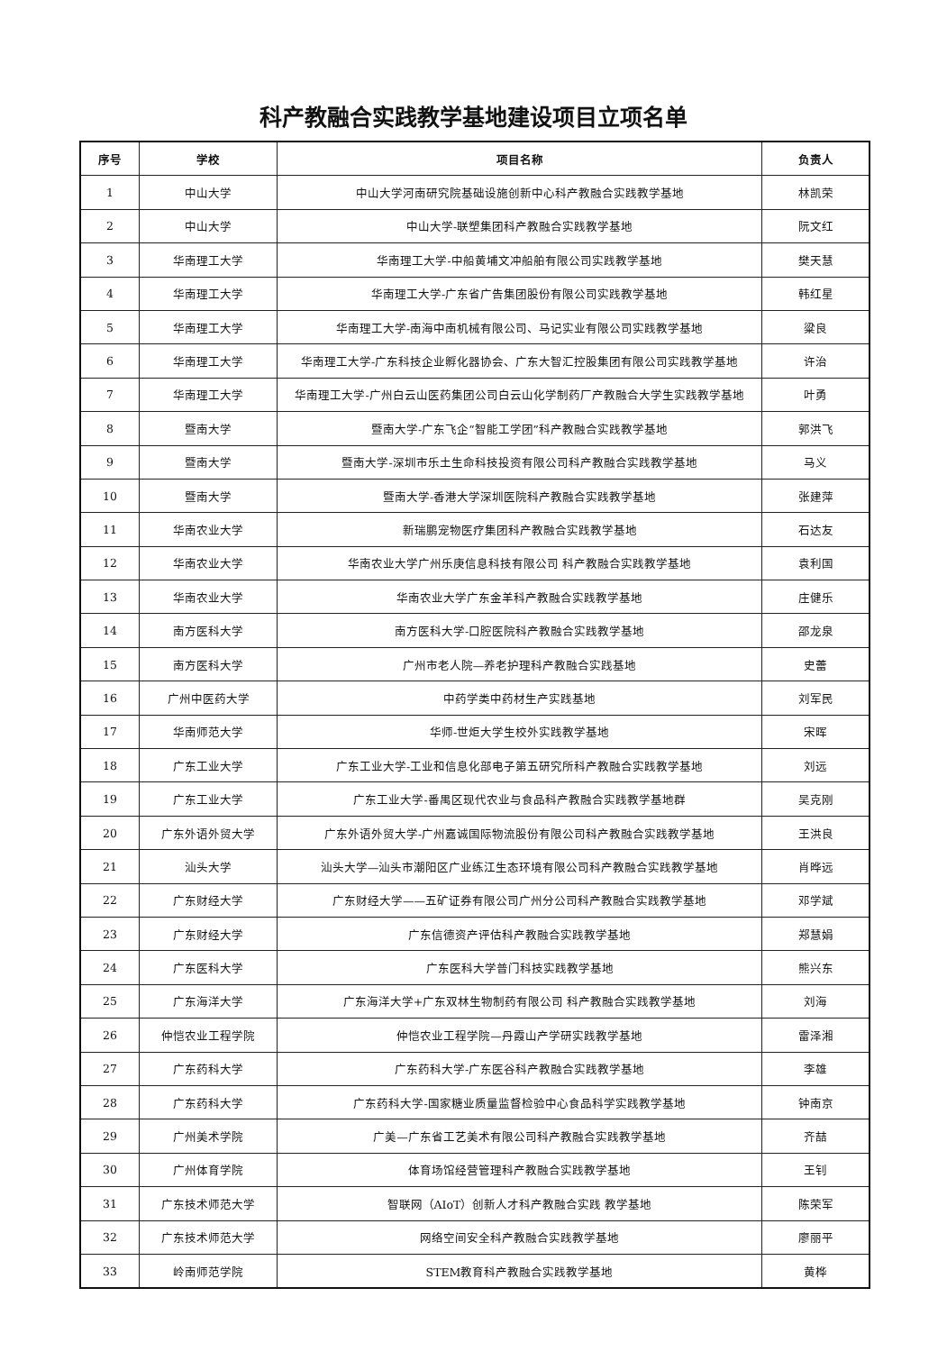科产教融合实践教学基地建设项目立项名单
| 序号 | 学校 | 项目名称 | 负责人 |
| --- | --- | --- | --- |
| 1 | 中山大学 | 中山大学河南研究院基础设施创新中心科产教融合实践教学基地 | 林凯荣 |
| 2 | 中山大学 | 中山大学-联塑集团科产教融合实践教学基地 | 阮文红 |
| 3 | 华南理工大学 | 华南理工大学-中船黄埔文冲船舶有限公司实践教学基地 | 樊天慧 |
| 4 | 华南理工大学 | 华南理工大学-广东省广告集团股份有限公司实践教学基地 | 韩红星 |
| 5 | 华南理工大学 | 华南理工大学-南海中南机械有限公司、马记实业有限公司实践教学基地 | 粱良 |
| 6 | 华南理工大学 | 华南理工大学-广东科技企业孵化器协会、广东大智汇控股集团有限公司实践教学基地 | 许治 |
| 7 | 华南理工大学 | 华南理工大学-广州白云山医药集团公司白云山化学制药厂产教融合大学生实践教学基地 | 叶勇 |
| 8 | 暨南大学 | 暨南大学-广东飞企“智能工学团”科产教融合实践教学基地 | 郭洪飞 |
| 9 | 暨南大学 | 暨南大学-深圳市乐土生命科技投资有限公司科产教融合实践教学基地 | 马义 |
| 10 | 暨南大学 | 暨南大学-香港大学深圳医院科产教融合实践教学基地 | 张建萍 |
| 11 | 华南农业大学 | 新瑞鹏宠物医疗集团科产教融合实践教学基地 | 石达友 |
| 12 | 华南农业大学 | 华南农业大学广州乐庚信息科技有限公司 科产教融合实践教学基地 | 袁利国 |
| 13 | 华南农业大学 | 华南农业大学广东金羊科产教融合实践教学基地 | 庄健乐 |
| 14 | 南方医科大学 | 南方医科大学-口腔医院科产教融合实践教学基地 | 邵龙泉 |
| 15 | 南方医科大学 | 广州市老人院—养老护理科产教融合实践基地 | 史蕾 |
| 16 | 广州中医药大学 | 中药学类中药材生产实践基地 | 刘军民 |
| 17 | 华南师范大学 | 华师-世炬大学生校外实践教学基地 | 宋晖 |
| 18 | 广东工业大学 | 广东工业大学-工业和信息化部电子第五研究所科产教融合实践教学基地 | 刘远 |
| 19 | 广东工业大学 | 广东工业大学-番禺区现代农业与食品科产教融合实践教学基地群 | 吴克刚 |
| 20 | 广东外语外贸大学 | 广东外语外贸大学-广州嘉诚国际物流股份有限公司科产教融合实践教学基地 | 王洪良 |
| 21 | 汕头大学 | 汕头大学—汕头市潮阳区广业练江生态环境有限公司科产教融合实践教学基地 | 肖晔远 |
| 22 | 广东财经大学 | 广东财经大学——五矿证券有限公司广州分公司科产教融合实践教学基地 | 邓学斌 |
| 23 | 广东财经大学 | 广东信德资产评估科产教融合实践教学基地 | 郑慧娟 |
| 24 | 广东医科大学 | 广东医科大学普门科技实践教学基地 | 熊兴东 |
| 25 | 广东海洋大学 | 广东海洋大学+广东双林生物制药有限公司 科产教融合实践教学基地 | 刘海 |
| 26 | 仲恺农业工程学院 | 仲恺农业工程学院—丹霞山产学研实践教学基地 | 雷泽湘 |
| 27 | 广东药科大学 | 广东药科大学-广东医谷科产教融合实践教学基地 | 李雄 |
| 28 | 广东药科大学 | 广东药科大学-国家糖业质量监督检验中心食品科学实践教学基地 | 钟南京 |
| 29 | 广州美术学院 | 广美—广东省工艺美术有限公司科产教融合实践教学基地 | 齐喆 |
| 30 | 广州体育学院 | 体育场馆经营管理科产教融合实践教学基地 | 王钊 |
| 31 | 广东技术师范大学 | 智联网（AIoT）创新人才科产教融合实践 教学基地 | 陈荣军 |
| 32 | 广东技术师范大学 | 网络空间安全科产教融合实践教学基地 | 廖丽平 |
| 33 | 岭南师范学院 | STEM教育科产教融合实践教学基地 | 黄桦 |